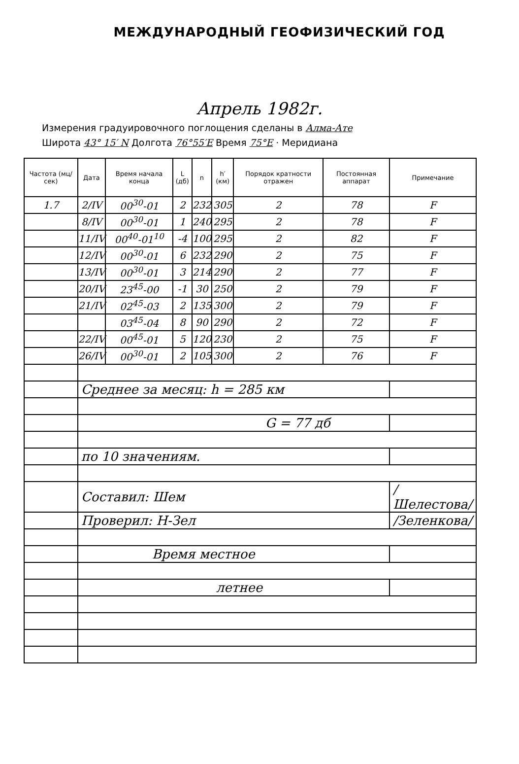МЕЖДУНАРОДНЫЙ ГЕОФИЗИЧЕСКИЙ ГОД
Апрель 1982г.
Измерения градуировочного поглощения сделаны в Алма-Ате
Широта 43° 15′ N Долгота 76°55′E Время 75°E · Меридиана
| Частота (мц/сек) | Дата | Время начала конца | L (дб) | n | h′ (км) | Порядок кратности отражен | Постоянная аппарат | Примечание |
| --- | --- | --- | --- | --- | --- | --- | --- | --- |
| 1.7 | 2/IV | 00<sup>30</sup>-01 | 2 | 232 | 305 | 2 | 78 | F |
| | 8/IV | 00<sup>30</sup>-01 | 1 | 240 | 295 | 2 | 78 | F |
| | 11/IV | 00<sup>40</sup>-01<sup>10</sup> | -4 | 100 | 295 | 2 | 82 | F |
| | 12/IV | 00<sup>30</sup>-01 | 6 | 232 | 290 | 2 | 75 | F |
| | 13/IV | 00<sup>30</sup>-01 | 3 | 214 | 290 | 2 | 77 | F |
| | 20/IV | 23<sup>45</sup>-00 | -1 | 30 | 250 | 2 | 79 | F |
| | 21/IV | 02<sup>45</sup>-03 | 2 | 135 | 300 | 2 | 79 | F |
| | | 03<sup>45</sup>-04 | 8 | 90 | 290 | 2 | 72 | F |
| | 22/IV | 00<sup>45</sup>-01 | 5 | 120 | 230 | 2 | 75 | F |
| | 26/IV | 00<sup>30</sup>-01 | 2 | 105 | 300 | 2 | 76 | F |
| | Среднее за месяц: h = 285 км | | | | | | | |
| | G = 77 дб | | | | | | | |
| | по 10 значениям. | | | | | | | |
| | Составил: Шем | | | | | | | /Шелестова/ |
| | Проверил: Н-Зел | | | | | | | /Зеленкова/ |
| | Время местное | | | | | | | |
| | летнее | | | | | | | |